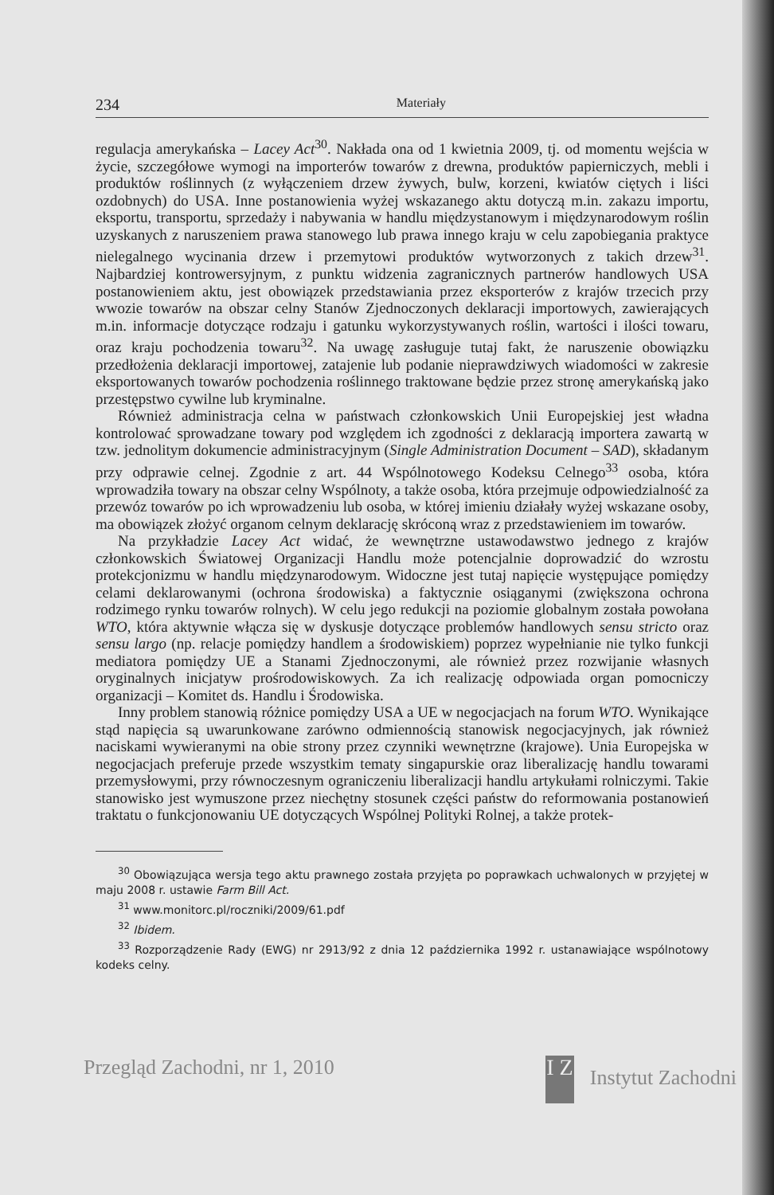234 Materiały
regulacja amerykańska – Lacey Act<sup>30</sup>. Nakłada ona od 1 kwietnia 2009, tj. od momentu wejścia w życie, szczegółowe wymogi na importerów towarów z drewna, produktów papierniczych, mebli i produktów roślinnych (z wyłączeniem drzew żywych, bulw, korzeni, kwiatów ciętych i liści ozdobnych) do USA. Inne postanowienia wyżej wskazanego aktu dotyczą m.in. zakazu importu, eksportu, transportu, sprzedaży i nabywania w handlu międzystanowym i międzynarodowym roślin uzyskanych z naruszeniem prawa stanowego lub prawa innego kraju w celu zapobiegania praktyce nielegalnego wycinania drzew i przemytowi produktów wytworzonych z takich drzew<sup>31</sup>. Najbardziej kontrowersyjnym, z punktu widzenia zagranicznych partnerów handlowych USA postanowieniem aktu, jest obowiązek przedstawiania przez eksporterów z krajów trzecich przy wwozie towarów na obszar celny Stanów Zjednoczonych deklaracji importowych, zawierających m.in. informacje dotyczące rodzaju i gatunku wykorzystywanych roślin, wartości i ilości towaru, oraz kraju pochodzenia towaru<sup>32</sup>. Na uwagę zasługuje tutaj fakt, że naruszenie obowiązku przedłożenia deklaracji importowej, zatajenie lub podanie nieprawdziwych wiadomości w zakresie eksportowanych towarów pochodzenia roślinnego traktowane będzie przez stronę amerykańską jako przestępstwo cywilne lub kryminalne.
Również administracja celna w państwach członkowskich Unii Europejskiej jest władna kontrolować sprowadzane towary pod względem ich zgodności z deklaracją importera zawartą w tzw. jednolitym dokumencie administracyjnym (Single Administration Document – SAD), składanym przy odprawie celnej. Zgodnie z art. 44 Wspólnotowego Kodeksu Celnego<sup>33</sup> osoba, która wprowadziła towary na obszar celny Wspólnoty, a także osoba, która przejmuje odpowiedzialność za przewóz towarów po ich wprowadzeniu lub osoba, w której imieniu działały wyżej wskazane osoby, ma obowiązek złożyć organom celnym deklarację skróconą wraz z przedstawieniem im towarów.
Na przykładzie Lacey Act widać, że wewnętrzne ustawodawstwo jednego z krajów członkowskich Światowej Organizacji Handlu może potencjalnie doprowadzić do wzrostu protekcjonizmu w handlu międzynarodowym. Widoczne jest tutaj napięcie występujące pomiędzy celami deklarowanymi (ochrona środowiska) a faktycznie osiąganymi (zwiększona ochrona rodzimego rynku towarów rolnych). W celu jego redukcji na poziomie globalnym została powołana WTO, która aktywnie włącza się w dyskusje dotyczące problemów handlowych sensu stricto oraz sensu largo (np. relacje pomiędzy handlem a środowiskiem) poprzez wypełnianie nie tylko funkcji mediatora pomiędzy UE a Stanami Zjednoczonymi, ale również przez rozwijanie własnych oryginalnych inicjatyw prośrodowiskowych. Za ich realizację odpowiada organ pomocniczy organizacji – Komitet ds. Handlu i Środowiska.
Inny problem stanowią różnice pomiędzy USA a UE w negocjacjach na forum WTO. Wynikające stąd napięcia są uwarunkowane zarówno odmiennością stanowisk negocjacyjnych, jak również naciskami wywieranymi na obie strony przez czynniki wewnętrzne (krajowe). Unia Europejska w negocjacjach preferuje przede wszystkim tematy singapurskie oraz liberalizację handlu towarami przemysłowymi, przy równoczesnym ograniczeniu liberalizacji handlu artykułami rolniczymi. Takie stanowisko jest wymuszone przez niechętny stosunek części państw do reformowania postanowień traktatu o funkcjonowaniu UE dotyczących Wspólnej Polityki Rolnej, a także protek-
<sup>30</sup> Obowiązująca wersja tego aktu prawnego została przyjęta po poprawkach uchwalonych w przyjętej w maju 2008 r. ustawie Farm Bill Act.
<sup>31</sup> www.monitorc.pl/roczniki/2009/61.pdf
<sup>32</sup> Ibidem.
<sup>33</sup> Rozporządzenie Rady (EWG) nr 2913/92 z dnia 12 października 1992 r. ustanawiające wspólnotowy kodeks celny.
Przegląd Zachodni, nr 1, 2010 I Z Instytut Zachodni